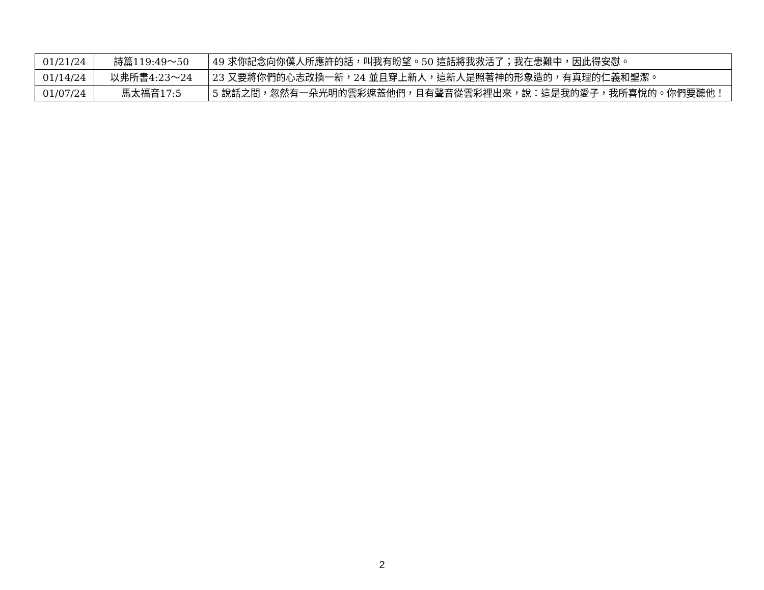| 01/21/24 | 詩篇119:49～50 | 49 求你記念向你僕人所應許的話，叫我有盼望。50 這話將我救活了；我在患難中，因此得安慰。 |
| 01/14/24 | 以弗所書4:23～24 | 23 又要將你們的心志改換一新，24 並且穿上新人，這新人是照著神的形象造的，有真理的仁義和聖潔。 |
| 01/07/24 | 馬太福音17:5 | 5 說話之間，忽然有一朵光明的雲彩遮蓋他們，且有聲音從雲彩裡出來，說：這是我的愛子，我所喜悅的。你們要聽他！ |
2